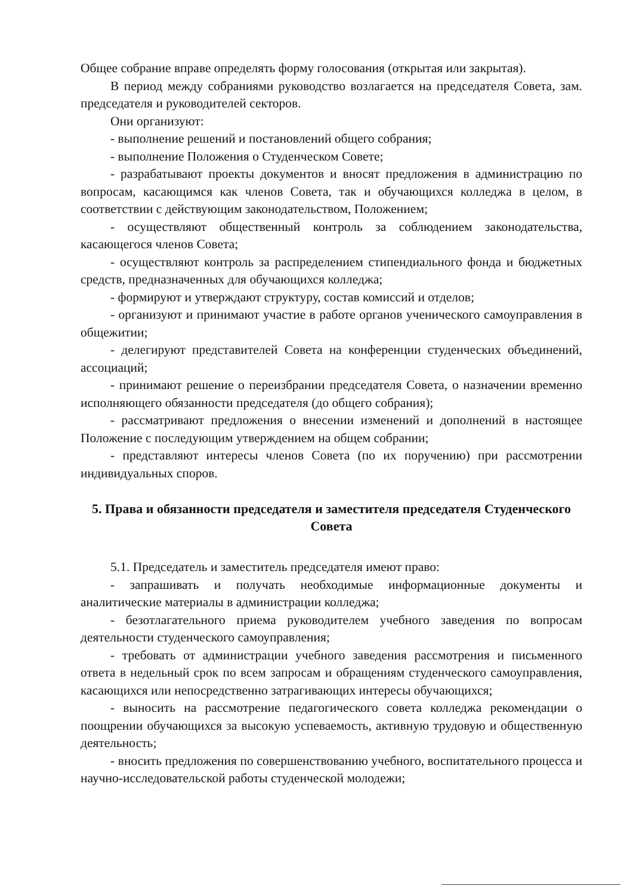Общее собрание вправе определять форму голосования (открытая или закрытая).
В период между собраниями руководство возлагается на председателя Совета, зам. председателя и руководителей секторов.
Они организуют:
- выполнение решений и постановлений общего собрания;
- выполнение Положения о Студенческом Совете;
- разрабатывают проекты документов и вносят предложения в администрацию по вопросам, касающимся как членов Совета, так и обучающихся колледжа в целом, в соответствии с действующим законодательством, Положением;
- осуществляют общественный контроль за соблюдением законодательства, касающегося членов Совета;
- осуществляют контроль за распределением стипендиального фонда и бюджетных средств, предназначенных для обучающихся колледжа;
- формируют и утверждают структуру, состав комиссий и отделов;
- организуют и принимают участие в работе органов ученического самоуправления в общежитии;
- делегируют представителей Совета на конференции студенческих объединений, ассоциаций;
- принимают решение о переизбрании председателя Совета, о назначении временно исполняющего обязанности председателя (до общего собрания);
- рассматривают предложения о внесении изменений и дополнений в настоящее Положение с последующим утверждением на общем собрании;
- представляют интересы членов Совета (по их поручению) при рассмотрении индивидуальных споров.
5. Права и обязанности председателя и заместителя председателя Студенческого Совета
5.1. Председатель и заместитель председателя имеют право:
- запрашивать и получать необходимые информационные документы и аналитические материалы в администрации колледжа;
- безотлагательного приема руководителем учебного заведения по вопросам деятельности студенческого самоуправления;
- требовать от администрации учебного заведения рассмотрения и письменного ответа в недельный срок по всем запросам и обращениям студенческого самоуправления, касающихся или непосредственно затрагивающих интересы обучающихся;
- выносить на рассмотрение педагогического совета колледжа рекомендации о поощрении обучающихся за высокую успеваемость, активную трудовую и общественную деятельность;
- вносить предложения по совершенствованию учебного, воспитательного процесса и научно-исследовательской работы студенческой молодежи;